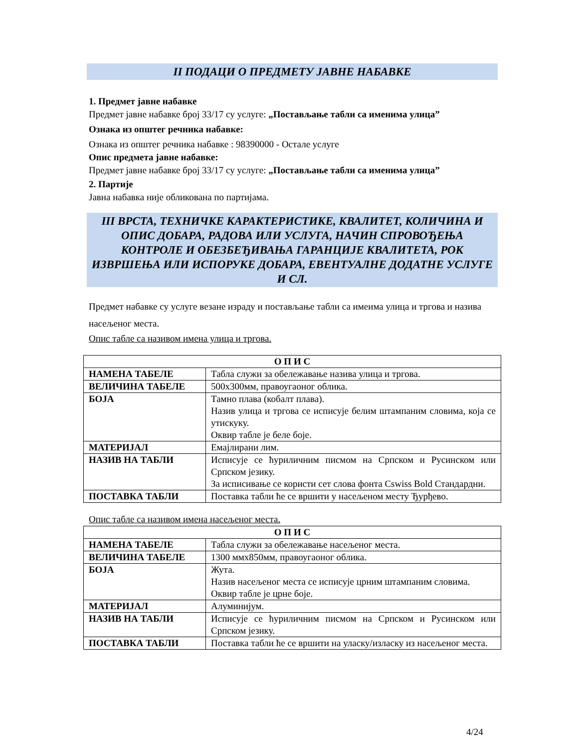II ПОДАЦИ О ПРЕДМЕТУ ЈАВНЕ НАБАВКЕ
1. Предмет јавне набавке
Предмет јавне набавке број 33/17 су услуге: „Постављање табли са именима улица”
Ознака из општег речника набавке:
Ознака из општег речника набавке : 98390000 - Остале услуге
Опис предмета јавне набавке:
Предмет јавне набавке број 33/17 су услуге: „Постављање табли са именима улица”
2. Партије
Јавна набавка није обликована по партијама.
III ВРСТА, ТЕХНИЧКЕ КАРАКТЕРИСТИКЕ, КВАЛИТЕТ, КОЛИЧИНА И ОПИС ДОБАРА, РАДОВА ИЛИ УСЛУГА, НАЧИН СПРОВОЂЕЊА КОНТРОЛЕ И ОБЕЗБЕЂИВАЊА ГАРАНЦИЈЕ КВАЛИТЕТА, РОК ИЗВРШЕЊА ИЛИ ИСПОРУКЕ ДОБАРА, ЕВЕНТУАЛНЕ ДОДАТНЕ УСЛУГЕ И СЛ.
Предмет набавке су услуге везане израду и постављање табли са имеима улица и тргова и назива насељеног места.
Опис табле са називом имена улица и тргова.
| О П И С | |
| --- | --- |
| НАМЕНА ТАБЕЛЕ | Табла служи за обележавање назива улица и тргова. |
| ВЕЛИЧИНА ТАБЕЛЕ | 500x300мм, правоугаоног облика. |
| БОЈА | Тамно плава (кобалт плава). Назив улица и тргова се исписује белим штампаним словима, која се утискуку. Оквир табле је беле боје. |
| МАТЕРИЈАЛ | Емајлирани лим. |
| НАЗИВ НА ТАБЛИ | Исписује се ћуриличним писмом на Српском и Русинском или Српском језику. За исписивање се користи сет слова фонта Cswiss Bold Стандардни. |
| ПОСТАВКА ТАБЛИ | Поставка табли ће се вршити у насељеном месту Ђурђево. |
Опис табле са називом имена насељеног места.
| О П И С | |
| --- | --- |
| НАМЕНА ТАБЕЛЕ | Табла служи за обележавање насељеног места. |
| ВЕЛИЧИНА ТАБЕЛЕ | 1300 ммx850мм, правоугаоног облика. |
| БОЈА | Жута. Назив насељеног места се исписује црним штампаним словима. Оквир табле је црне боје. |
| МАТЕРИЈАЛ | Алуминијум. |
| НАЗИВ НА ТАБЛИ | Исписује се ћуриличним писмом на Српском и Русинском или Српском језику. |
| ПОСТАВКА ТАБЛИ | Поставка табли ће се вршити на уласку/изласку из насељеног места. |
4/24